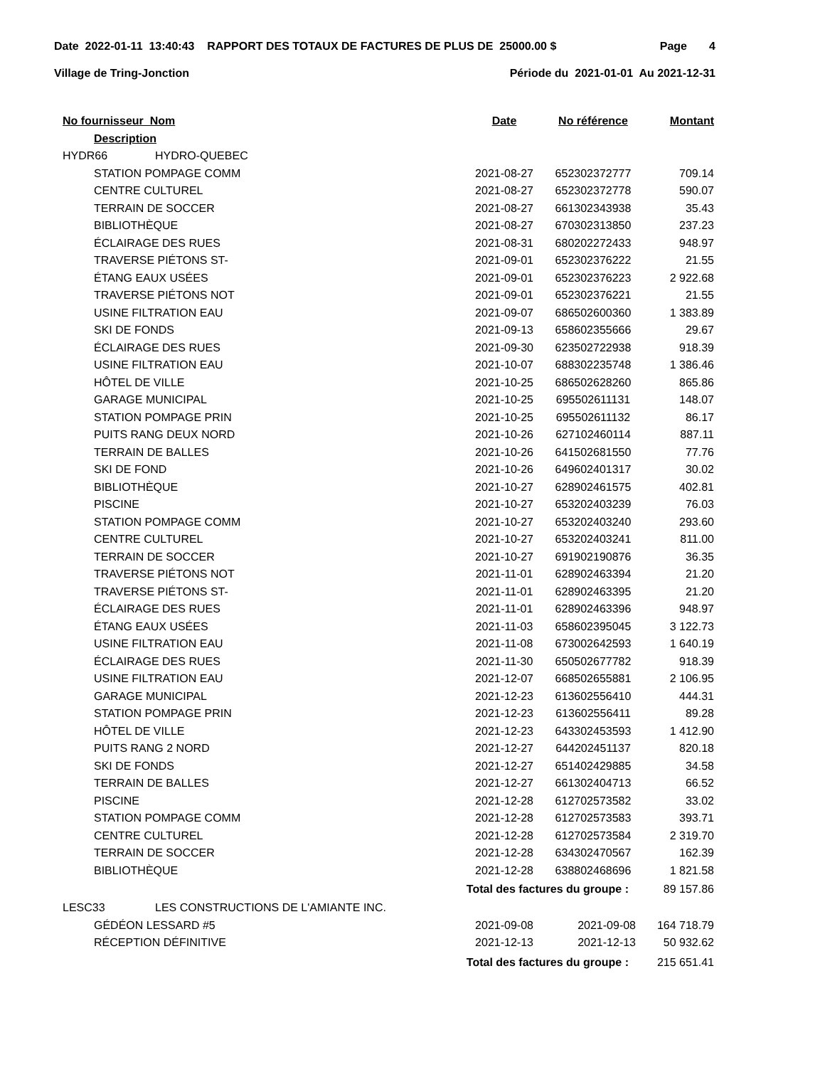Date 2022-01-11 13:40:43 RAPPORT DES TOTAUX DE FACTURES DE PLUS DE 25000.00 $ Page 4
Village de Tring-Jonction Période du 2021-01-01 Au 2021-12-31
| No fournisseur Nom | | Date | No référence | Montant |
| --- | --- | --- | --- | --- |
| Description | | | | |
| HYDR66 | HYDRO-QUEBEC | | | |
| STATION POMPAGE COMM | | 2021-08-27 | 652302372777 | 709.14 |
| CENTRE CULTUREL | | 2021-08-27 | 652302372778 | 590.07 |
| TERRAIN DE SOCCER | | 2021-08-27 | 661302343938 | 35.43 |
| BIBLIOTHÈQUE | | 2021-08-27 | 670302313850 | 237.23 |
| ÉCLAIRAGE DES RUES | | 2021-08-31 | 680202272433 | 948.97 |
| TRAVERSE PIÉTONS ST- | | 2021-09-01 | 652302376222 | 21.55 |
| ÉTANG EAUX USÉES | | 2021-09-01 | 652302376223 | 2 922.68 |
| TRAVERSE PIÉTONS NOT | | 2021-09-01 | 652302376221 | 21.55 |
| USINE FILTRATION EAU | | 2021-09-07 | 686502600360 | 1 383.89 |
| SKI DE FONDS | | 2021-09-13 | 658602355666 | 29.67 |
| ÉCLAIRAGE DES RUES | | 2021-09-30 | 623502722938 | 918.39 |
| USINE FILTRATION EAU | | 2021-10-07 | 688302235748 | 1 386.46 |
| HÔTEL DE VILLE | | 2021-10-25 | 686502628260 | 865.86 |
| GARAGE MUNICIPAL | | 2021-10-25 | 695502611131 | 148.07 |
| STATION POMPAGE PRIN | | 2021-10-25 | 695502611132 | 86.17 |
| PUITS RANG DEUX NORD | | 2021-10-26 | 627102460114 | 887.11 |
| TERRAIN DE BALLES | | 2021-10-26 | 641502681550 | 77.76 |
| SKI DE FOND | | 2021-10-26 | 649602401317 | 30.02 |
| BIBLIOTHÈQUE | | 2021-10-27 | 628902461575 | 402.81 |
| PISCINE | | 2021-10-27 | 653202403239 | 76.03 |
| STATION POMPAGE COMM | | 2021-10-27 | 653202403240 | 293.60 |
| CENTRE CULTUREL | | 2021-10-27 | 653202403241 | 811.00 |
| TERRAIN DE SOCCER | | 2021-10-27 | 691902190876 | 36.35 |
| TRAVERSE PIÉTONS NOT | | 2021-11-01 | 628902463394 | 21.20 |
| TRAVERSE PIÉTONS ST- | | 2021-11-01 | 628902463395 | 21.20 |
| ÉCLAIRAGE DES RUES | | 2021-11-01 | 628902463396 | 948.97 |
| ÉTANG EAUX USÉES | | 2021-11-03 | 658602395045 | 3 122.73 |
| USINE FILTRATION EAU | | 2021-11-08 | 673002642593 | 1 640.19 |
| ÉCLAIRAGE DES RUES | | 2021-11-30 | 650502677782 | 918.39 |
| USINE FILTRATION EAU | | 2021-12-07 | 668502655881 | 2 106.95 |
| GARAGE MUNICIPAL | | 2021-12-23 | 613602556410 | 444.31 |
| STATION POMPAGE PRIN | | 2021-12-23 | 613602556411 | 89.28 |
| HÔTEL DE VILLE | | 2021-12-23 | 643302453593 | 1 412.90 |
| PUITS RANG 2 NORD | | 2021-12-27 | 644202451137 | 820.18 |
| SKI DE FONDS | | 2021-12-27 | 651402429885 | 34.58 |
| TERRAIN DE BALLES | | 2021-12-27 | 661302404713 | 66.52 |
| PISCINE | | 2021-12-28 | 612702573582 | 33.02 |
| STATION POMPAGE COMM | | 2021-12-28 | 612702573583 | 393.71 |
| CENTRE CULTUREL | | 2021-12-28 | 612702573584 | 2 319.70 |
| TERRAIN DE SOCCER | | 2021-12-28 | 634302470567 | 162.39 |
| BIBLIOTHÈQUE | | 2021-12-28 | 638802468696 | 1 821.58 |
| | Total des factures du groupe : | | | 89 157.86 |
| LESC33 | LES CONSTRUCTIONS DE L'AMIANTE INC. | | | |
| GÉDÉON LESSARD #5 | | 2021-09-08 | 2021-09-08 | 164 718.79 |
| RÉCEPTION DÉFINITIVE | | 2021-12-13 | 2021-12-13 | 50 932.62 |
| | Total des factures du groupe : | | | 215 651.41 |